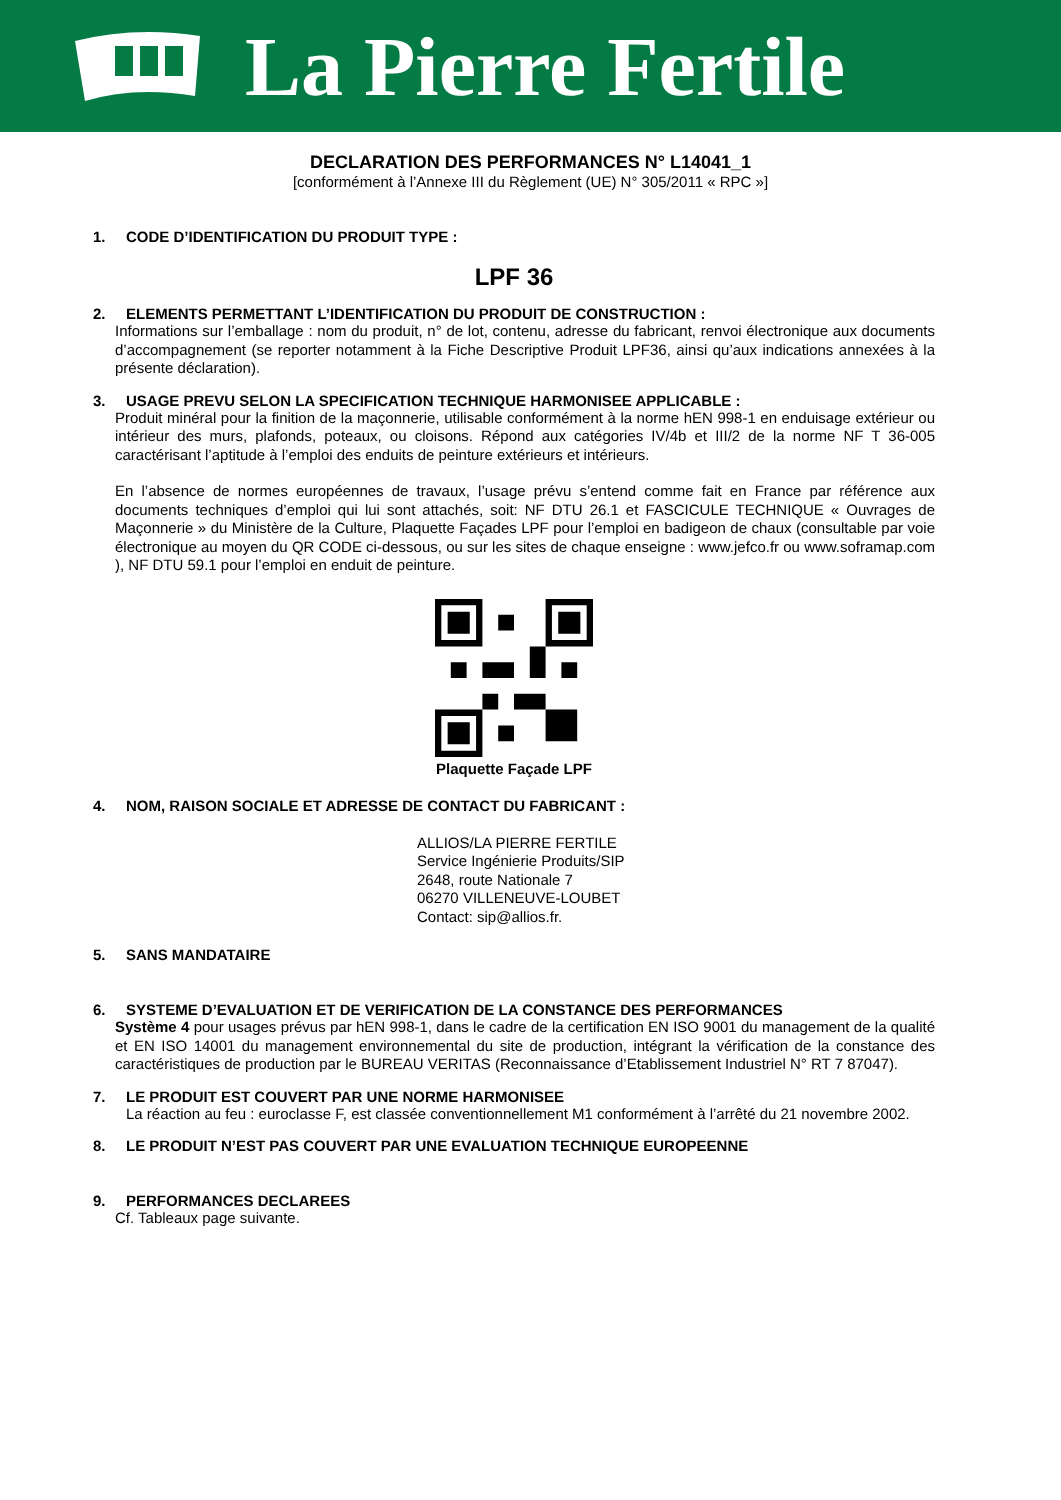La Pierre Fertile
DECLARATION DES PERFORMANCES N° L14041_1
[conformément à l’Annexe III du Règlement (UE) N° 305/2011 « RPC »]
1. CODE D’IDENTIFICATION DU PRODUIT TYPE :
LPF 36
2. ELEMENTS PERMETTANT L’IDENTIFICATION DU PRODUIT DE CONSTRUCTION :
Informations sur l’emballage : nom du produit, n° de lot, contenu, adresse du fabricant, renvoi électronique aux documents d’accompagnement (se reporter notamment à la Fiche Descriptive Produit LPF36, ainsi qu’aux indications annexées à la présente déclaration).
3. USAGE PREVU SELON LA SPECIFICATION TECHNIQUE HARMONISEE APPLICABLE :
Produit minéral pour la finition de la maçonnerie, utilisable conformément à la norme hEN 998-1 en enduisage extérieur ou intérieur des murs, plafonds, poteaux, ou cloisons. Répond aux catégories IV/4b et III/2 de la norme NF T 36-005 caractérisant l’aptitude à l’emploi des enduits de peinture extérieurs et intérieurs.
En l’absence de normes européennes de travaux, l’usage prévu s’entend comme fait en France par référence aux documents techniques d’emploi qui lui sont attachés, soit: NF DTU 26.1 et FASCICULE TECHNIQUE « Ouvrages de Maçonnerie » du Ministère de la Culture, Plaquette Façades LPF pour l’emploi en badigeon de chaux (consultable par voie électronique au moyen du QR CODE ci-dessous, ou sur les sites de chaque enseigne : www.jefco.fr ou www.soframap.com ), NF DTU 59.1 pour l’emploi en enduit de peinture.
Plaquette Façade LPF
4. NOM, RAISON SOCIALE ET ADRESSE DE CONTACT DU FABRICANT :
ALLIOS/LA PIERRE FERTILE
Service Ingénierie Produits/SIP
2648, route Nationale 7
06270 VILLENEUVE-LOUBET
Contact: sip@allios.fr.
5. SANS MANDATAIRE
6. SYSTEME D’EVALUATION ET DE VERIFICATION DE LA CONSTANCE DES PERFORMANCES
Système 4 pour usages prévus par hEN 998-1, dans le cadre de la certification EN ISO 9001 du management de la qualité et EN ISO 14001 du management environnemental du site de production, intégrant la vérification de la constance des caractéristiques de production par le BUREAU VERITAS (Reconnaissance d’Etablissement Industriel N° RT 7 87047).
7. LE PRODUIT EST COUVERT PAR UNE NORME HARMONISEE
La réaction au feu : euroclasse F, est classée conventionnellement M1 conformément à l’arrêté du 21 novembre 2002.
8. LE PRODUIT N’EST PAS COUVERT PAR UNE EVALUATION TECHNIQUE EUROPEENNE
9. PERFORMANCES DECLAREES
Cf. Tableaux page suivante.